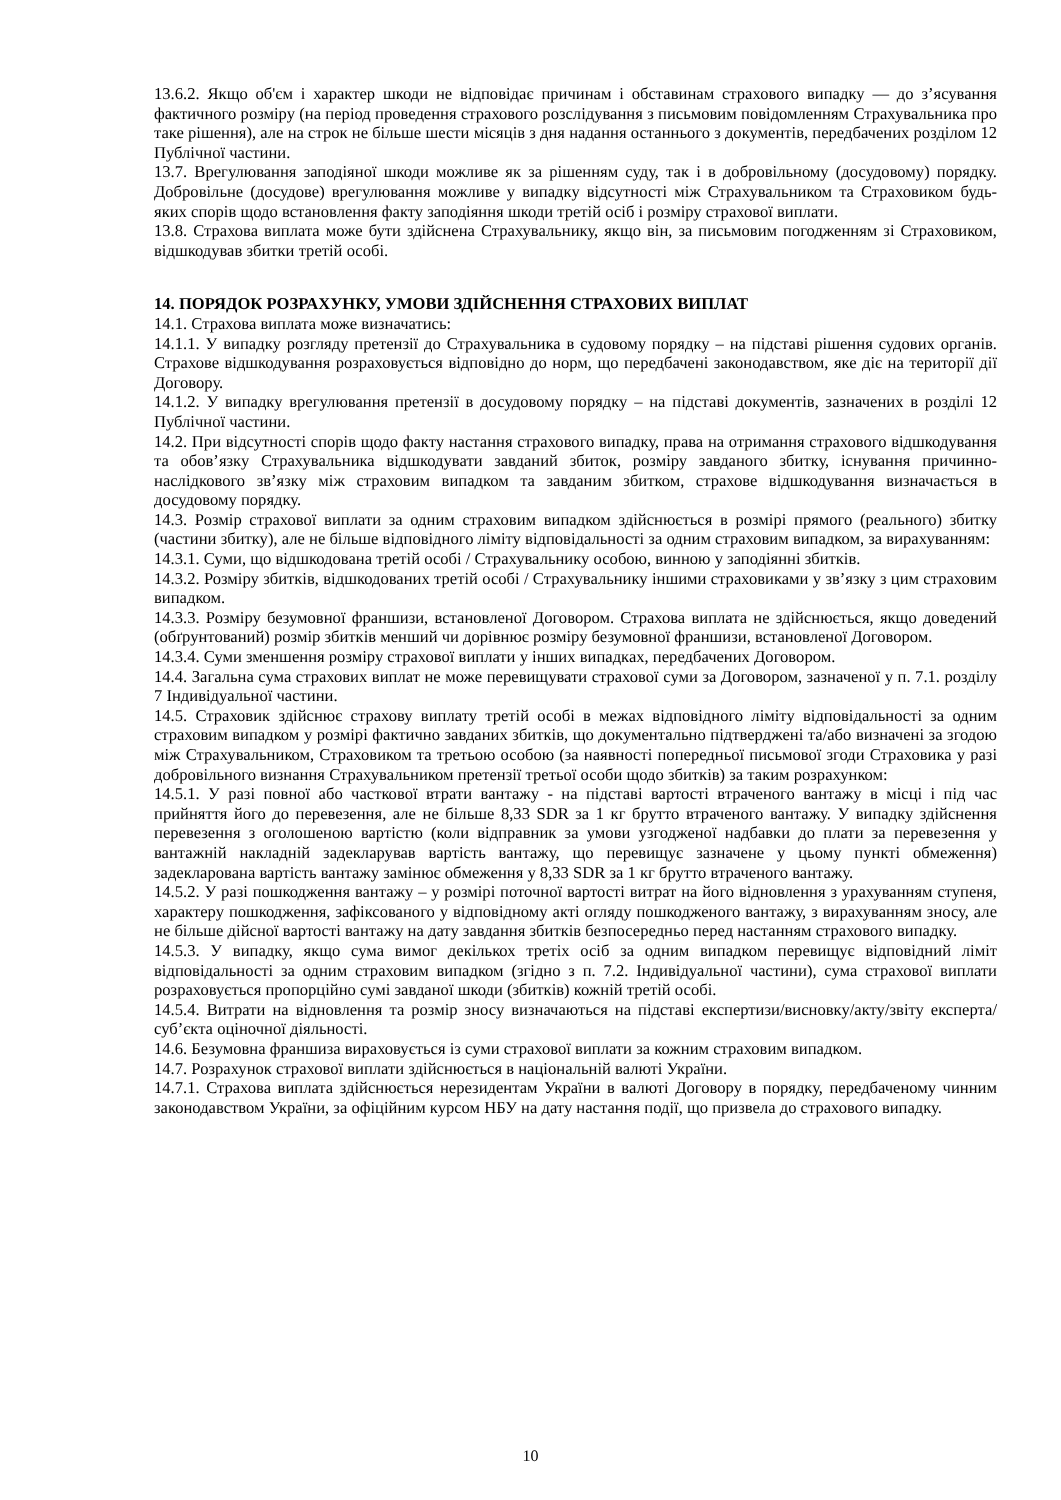13.6.2. Якщо об'єм і характер шкоди не відповідає причинам і обставинам страхового випадку — до з’ясування фактичного розміру (на період проведення страхового розслідування з письмовим повідомленням Страхувальника про таке рішення), але на строк не більше шести місяців з дня надання останнього з документів, передбачених розділом 12 Публічної частини.
13.7. Врегулювання заподіяної шкоди можливе як за рішенням суду, так і в добровільному (досудовому) порядку. Добровільне (досудове) врегулювання можливе у випадку відсутності між Страхувальником та Страховиком будь-яких спорів щодо встановлення факту заподіяння шкоди третій осіб і розміру страхової виплати.
13.8. Страхова виплата може бути здійснена Страхувальнику, якщо він, за письмовим погодженням зі Страховиком, відшкодував збитки третій особі.
14. ПОРЯДОК РОЗРАХУНКУ, УМОВИ ЗДІЙСНЕННЯ СТРАХОВИХ ВИПЛАТ
14.1. Страхова виплата може визначатись:
14.1.1. У випадку розгляду претензії до Страхувальника в судовому порядку – на підставі рішення судових органів. Страхове відшкодування розраховується відповідно до норм, що передбачені законодавством, яке діє на території дії Договору.
14.1.2. У випадку врегулювання претензії в досудовому порядку – на підставі документів, зазначених в розділі 12 Публічної частини.
14.2. При відсутності спорів щодо факту настання страхового випадку, права на отримання страхового відшкодування та обов’язку Страхувальника відшкодувати завданий збиток, розміру завданого збитку, існування причинно-наслідкового зв’язку між страховим випадком та завданим збитком, страхове відшкодування визначається в досудовому порядку.
14.3. Розмір страхової виплати за одним страховим випадком здійснюється в розмірі прямого (реального) збитку (частини збитку), але не більше відповідного ліміту відповідальності за одним страховим випадком, за вирахуванням:
14.3.1. Суми, що відшкодована третій особі / Страхувальнику особою, винною у заподіянні збитків.
14.3.2. Розміру збитків, відшкодованих третій особі / Страхувальнику іншими страховиками у зв’язку з цим страховим випадком.
14.3.3. Розміру безумовної франшизи, встановленої Договором. Страхова виплата не здійснюється, якщо доведений (обґрунтований) розмір збитків менший чи дорівнює розміру безумовної франшизи, встановленої Договором.
14.3.4. Суми зменшення розміру страхової виплати у інших випадках, передбачених Договором.
14.4. Загальна сума страхових виплат не може перевищувати страхової суми за Договором, зазначеної у п. 7.1. розділу 7 Індивідуальної частини.
14.5. Страховик здійснює страхову виплату третій особі в межах відповідного ліміту відповідальності за одним страховим випадком у розмірі фактично завданих збитків, що документально підтверджені та/або визначені за згодою між Страхувальником, Страховиком та третьою особою (за наявності попередньої письмової згоди Страховика у разі добровільного визнання Страхувальником претензії третьої особи щодо збитків) за таким розрахунком:
14.5.1. У разі повної або часткової втрати вантажу - на підставі вартості втраченого вантажу в місці і під час прийняття його до перевезення, але не більше 8,33 SDR за 1 кг брутто втраченого вантажу. У випадку здійснення перевезення з оголошеною вартістю (коли відправник за умови узгодженої надбавки до плати за перевезення у вантажній накладній задекларував вартість вантажу, що перевищує зазначене у цьому пункті обмеження) задекларована вартість вантажу замінює обмеження у 8,33 SDR за 1 кг брутто втраченого вантажу.
14.5.2. У разі пошкодження вантажу – у розмірі поточної вартості витрат на його відновлення з урахуванням ступеня, характеру пошкодження, зафіксованого у відповідному акті огляду пошкодженого вантажу, з вирахуванням зносу, але не більше дійсної вартості вантажу на дату завдання збитків безпосередньо перед настанням страхового випадку.
14.5.3. У випадку, якщо сума вимог декількох третіх осіб за одним випадком перевищує відповідний ліміт відповідальності за одним страховим випадком (згідно з п. 7.2. Індивідуальної частини), сума страхової виплати розраховується пропорційно сумі завданої шкоди (збитків) кожній третій особі.
14.5.4. Витрати на відновлення та розмір зносу визначаються на підставі експертизи/висновку/акту/звіту експерта/суб’єкта оціночної діяльності.
14.6. Безумовна франшиза вираховується із суми страхової виплати за кожним страховим випадком.
14.7. Розрахунок страхової виплати здійснюється в національній валюті України.
14.7.1. Страхова виплата здійснюється нерезидентам України в валюті Договору в порядку, передбаченому чинним законодавством України, за офіційним курсом НБУ на дату настання події, що призвела до страхового випадку.
10